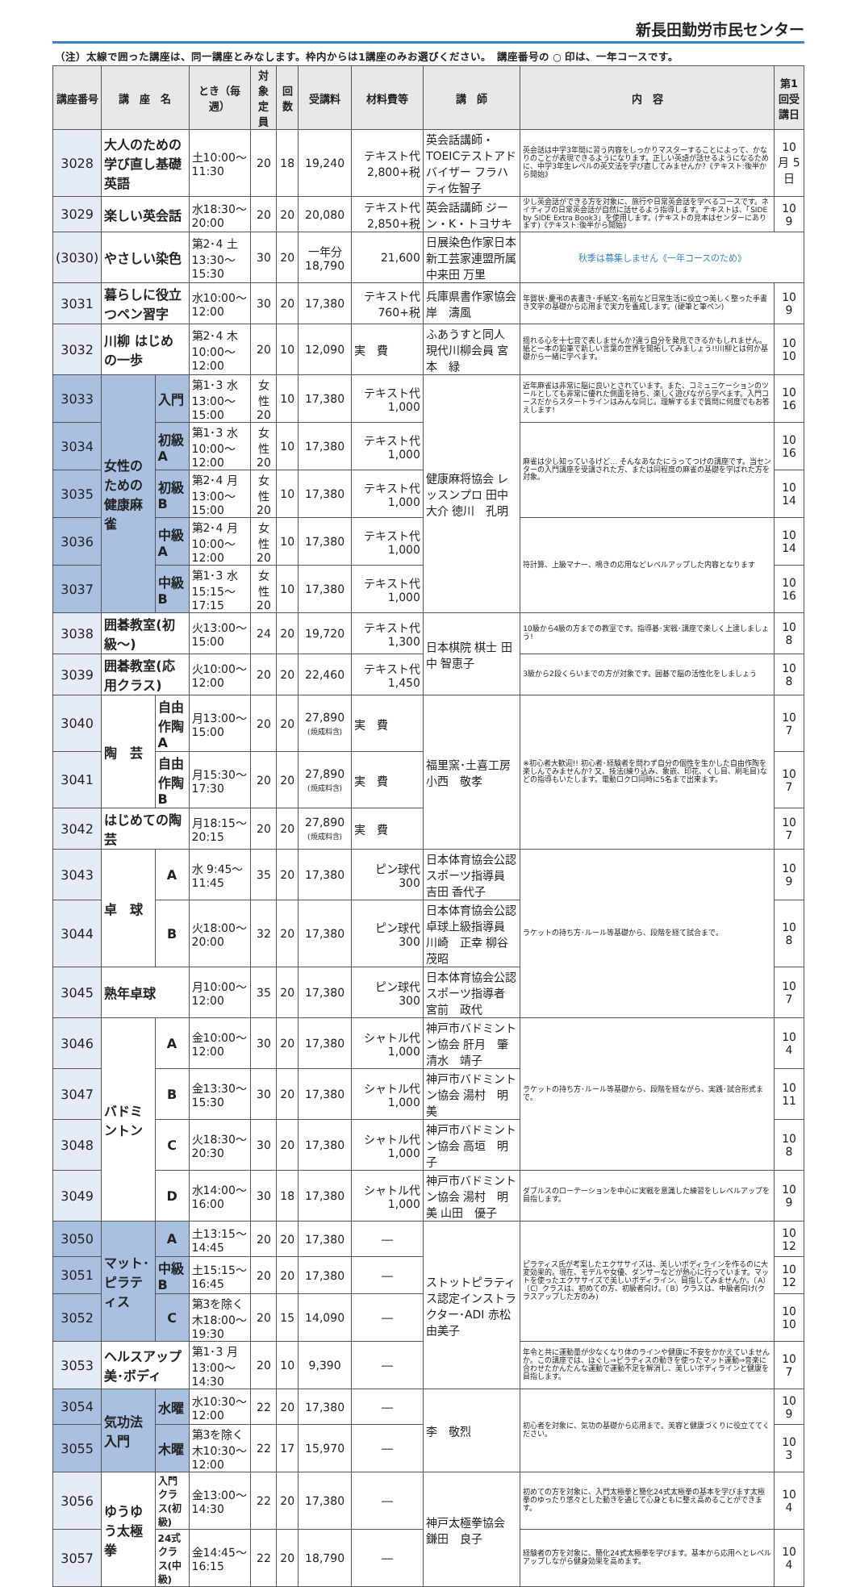新長田勤労市民センター
（注）太線で囲った講座は、同一講座とみなします。枠内からは1講座のみお選びください。　講座番号の ○ 印は、一年コースです。
| 講座番号 | 講 座 名 | | とき（毎週） | 対象定員 | 回数 | 受講料 | 材料費等 | 講 師 | 内 容 | 第1回受講日 |
| --- | --- | --- | --- | --- | --- | --- | --- | --- | --- | --- |
| 3028 | 大人のための学び直し基礎英語 | | 土10:00～11:30 | 20 | 18 | 19,240 | テキスト代 2,800+税 | 英会話講師・TOEICテストアドバイザー フラハティ佐智子 | 英会話は中学3年間に習う内容をしっかりマスターすることによって、かなりのことが表現できるようになります。正しい英語が話せるようになるために、中学3年生レベルの英文法を学び直してみませんか?《テキスト:後半から開始》 | 10月 5日 |
| 3029 | 楽しい英会話 | | 水18:30～20:00 | 20 | 20 | 20,080 | テキスト代 2,850+税 | 英会話講師 ジーン・K・トヨサキ | 少し英会話ができる方を対象に、旅行や日常英会話を学べるコースです。ネイティブの日常英会話が自然に話せるよう指導します。テキストは、「SIDE by SIDE Extra Book3」を使用します。(テキストの見本はセンターにあります)《テキスト:後半から開始》 | 10 9 |
| (3030) | やさしい染色 | | 第2･4 土13:30～15:30 | 30 | 20 | 一年分 18,790 | 21,600 | 日展染色作家日本新工芸家連盟所属 中来田 万里 | 秋季は募集しません《一年コースのため》 | |
| 3031 | 暮らしに役立つペン習字 | | 水10:00～12:00 | 30 | 20 | 17,380 | テキスト代 760+税 | 兵庫県書作家協会 岸 濤風 | 年賀状･慶弔の表書き･手紙文･名前など日常生活に役立つ美しく整った手書き文字の基礎から応用まで実力を養成します。(硬筆と筆ペン) | 10 9 |
| 3032 | 川柳 はじめの一歩 | | 第2･4 木10:00～12:00 | 20 | 10 | 12,090 | 実 費 | ふあうすと同人 現代川柳会員 宮本 緑 | 揺れる心を十七音で表しませんか?違う自分を発見できるかもしれません。紙と一本の鉛筆で新しい言葉の世界を開拓してみましょう!!川柳とは何か基礎から一緒に学べます。 | 10 10 |
| 3033 | 女性のための健康麻雀 | 入門 | 第1･3 水13:00～15:00 | 女性20 | 10 | 17,380 | テキスト代 1,000 | 健康麻将協会 レッスンプロ 田中 大介 徳川 孔明 | 近年麻雀は非常に脳に良いとされています。また、コミュニケーションのツールとしても非常に優れた側面を持ち、楽しく遊びながら学べます。入門コースだからスタートラインはみんな同じ。理解するまで質問に何度でもお答えします! | 10 16 |
| 3034 | | 初級A | 第1･3 水10:00～12:00 | 女性20 | 10 | 17,380 | テキスト代 1,000 | | 麻雀は少し知っているけど… そんなあなたにうってつけの講座です。当センターの入門講座を受講された方、または同程度の麻雀の基礎を学ばれた方を対象。 | 10 16 |
| 3035 | | 初級B | 第2･4 月13:00～15:00 | 女性20 | 10 | 17,380 | テキスト代 1,000 | | | 10 14 |
| 3036 | | 中級A | 第2･4 月10:00～12:00 | 女性20 | 10 | 17,380 | テキスト代 1,000 | | 符計算、上級マナー、鳴きの応用などレベルアップした内容となります | 10 14 |
| 3037 | | 中級B | 第1･3 水15:15～17:15 | 女性20 | 10 | 17,380 | テキスト代 1,000 | | | 10 16 |
| 3038 | 囲碁教室(初級～) | | 火13:00～15:00 | 24 | 20 | 19,720 | テキスト代 1,300 | 日本棋院 棋士 田中 智恵子 | 10級から4級の方までの教室です。指導碁･実戦･講座で楽しく上達しましょう! | 10 8 |
| 3039 | 囲碁教室(応用クラス) | | 火10:00～12:00 | 20 | 20 | 22,460 | テキスト代 1,450 | | 3級から2段くらいまでの方が対象です。囲碁で脳の活性化をしましょう | 10 8 |
| 3040 | 陶 芸 | 自由作陶A | 月13:00～15:00 | 20 | 20 | 27,890 (焼成料含) | 実 費 | 福里窯･土喜工房 小西 敬孝 | ※初心者大歓迎!! 初心者･経験者を問わず自分の個性を生かした自由作陶を楽しんでみませんか? 又、技法(練り込み、象嵌、印花、くし目、刷毛目)などの指導もいたします。電動ロクロ同時に5名まで出来ます。 | 10 7 |
| 3041 | | 自由作陶B | 月15:30～17:30 | 20 | 20 | 27,890 (焼成料含) | 実 費 | | | 10 7 |
| 3042 | はじめての陶芸 | | 月18:15～20:15 | 20 | 20 | 27,890 (焼成料含) | 実 費 | | | 10 7 |
| 3043 | 卓 球 | A | 水 9:45～11:45 | 35 | 20 | 17,380 | ピン球代 300 | 日本体育協会公認スポーツ指導員 吉田 香代子 | ラケットの持ち方･ルール等基礎から、段階を経て試合まで。 | 10 9 |
| 3044 | | B | 火18:00～20:00 | 32 | 20 | 17,380 | ピン球代 300 | 日本体育協会公認卓球上級指導員 川崎 正幸 柳谷 茂昭 | | 10 8 |
| 3045 | 熟年卓球 | | 月10:00～12:00 | 35 | 20 | 17,380 | ピン球代 300 | 日本体育協会公認スポーツ指導者 宮前 政代 | | 10 7 |
| 3046 | バドミントン | A | 金10:00～12:00 | 30 | 20 | 17,380 | シャトル代 1,000 | 神戸市バドミントン協会 肝月 肇 清水 靖子 | ラケットの持ち方･ルール等基礎から、段階を経ながら、実践･試合形式まで。 | 10 4 |
| 3047 | | B | 金13:30～15:30 | 30 | 20 | 17,380 | シャトル代 1,000 | 神戸市バドミントン協会 湯村 明美 | | 10 11 |
| 3048 | | C | 火18:30～20:30 | 30 | 20 | 17,380 | シャトル代 1,000 | 神戸市バドミントン協会 高垣 明子 | | 10 8 |
| 3049 | | D | 水14:00～16:00 | 30 | 18 | 17,380 | シャトル代 1,000 | 神戸市バドミントン協会 湯村 明美 山田 優子 | ダブルスのローテーションを中心に実戦を意識した練習をしレベルアップを目指します。 | 10 9 |
| 3050 | マット･ピラティス | A | 土13:15～14:45 | 20 | 20 | 17,380 | ― | ストットピラティス認定インストラクター･ADI 赤松 由美子 | ピラティス氏が考案したエクササイズは、美しいボディラインを作るのに大変効果的。現在、モデルや女優、ダンサーなどが熱心に行っています。マットを使ったエクササイズで美しいボディライン、目指してみませんか。〔A〕〔C〕クラスは、初めての方、初級者向け。〔B〕クラスは、中級者向け(クラスアップした方のみ) | 10 12 |
| 3051 | | 中級B | 土15:15～16:45 | 20 | 20 | 17,380 | ― | | | 10 12 |
| 3052 | | C | 第3を除く 木18:00～19:30 | 20 | 15 | 14,090 | ― | | | 10 10 |
| 3053 | ヘルスアップ美･ボディ | | 第1･3 月13:00～14:30 | 20 | 10 | 9,390 | ― | | 年令と共に運動量が少なくなり体のラインや健康に不安をかかえていませんか。この講座では、ほぐし⇒ピラティスの動きを使ったマット運動⇒音楽に合わせたかんたんな運動で運動不足を解消し、美しいボディラインと健康を目指します。 | 10 7 |
| 3054 | 気功法入門 | 水曜 | 水10:30～12:00 | 22 | 20 | 17,380 | ― | 李 敬烈 | 初心者を対象に、気功の基礎から応用まで。美容と健康づくりに役立ててください。 | 10 9 |
| 3055 | | 木曜 | 第3を除く 木10:30～12:00 | 22 | 17 | 15,970 | ― | | | 10 3 |
| 3056 | ゆうゆう太極拳 | 入門クラス(初級) | 金13:00～14:30 | 22 | 20 | 17,380 | ― | 神戸太極拳協会 鎌田 良子 | 初めての方を対象に、入門太極拳と簡化24式太極拳の基本を学びます太極拳のゆったり悠々とした動きを通じて心身ともに整え高めることができます。 | 10 4 |
| 3057 | | 24式クラス(中級) | 金14:45～16:15 | 22 | 20 | 18,790 | ― | | 経験者の方を対象に、簡化24式太極拳を学びます。基本から応用へとレベルアップしながら健身効果を高めます。 | 10 4 |